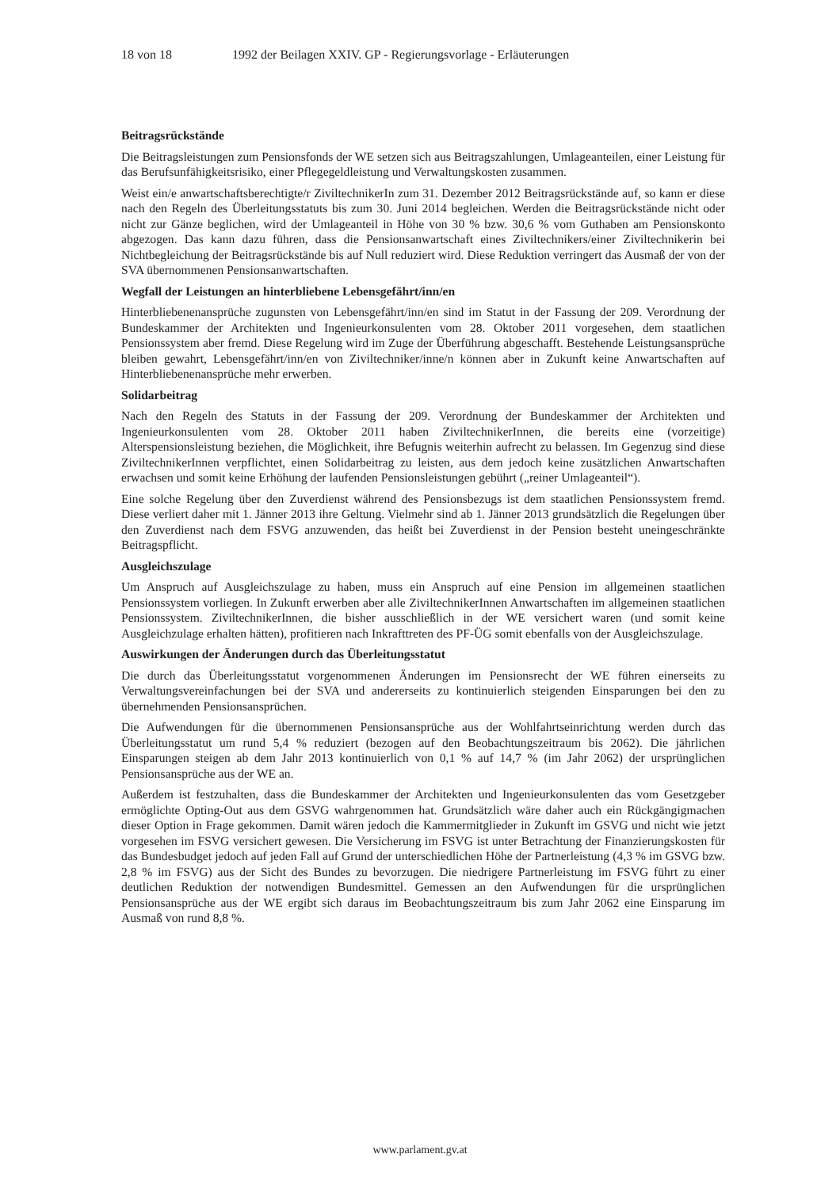18 von 18 1992 der Beilagen XXIV. GP - Regierungsvorlage - Erläuterungen
Beitragsrückstände
Die Beitragsleistungen zum Pensionsfonds der WE setzen sich aus Beitragszahlungen, Umlageanteilen, einer Leistung für das Berufsunfähigkeitsrisiko, einer Pflegegeldleistung und Verwaltungskosten zusammen.
Weist ein/e anwartschaftsberechtigte/r ZiviltechnikerIn zum 31. Dezember 2012 Beitragsrückstände auf, so kann er diese nach den Regeln des Überleitungsstatuts bis zum 30. Juni 2014 begleichen. Werden die Beitragsrückstände nicht oder nicht zur Gänze beglichen, wird der Umlageanteil in Höhe von 30 % bzw. 30,6 % vom Guthaben am Pensionskonto abgezogen. Das kann dazu führen, dass die Pensionsanwartschaft eines Ziviltechnikers/einer Ziviltechnikerin bei Nichtbegleichung der Beitragsrückstände bis auf Null reduziert wird. Diese Reduktion verringert das Ausmaß der von der SVA übernommenen Pensionsanwartschaften.
Wegfall der Leistungen an hinterbliebene Lebensgefährt/inn/en
Hinterbliebenenansprüche zugunsten von Lebensgefährt/inn/en sind im Statut in der Fassung der 209. Verordnung der Bundeskammer der Architekten und Ingenieurkonsulenten vom 28. Oktober 2011 vorgesehen, dem staatlichen Pensionssystem aber fremd. Diese Regelung wird im Zuge der Überführung abgeschafft. Bestehende Leistungsansprüche bleiben gewahrt, Lebensgefährt/inn/en von Ziviltechniker/inne/n können aber in Zukunft keine Anwartschaften auf Hinterbliebenenansprüche mehr erwerben.
Solidarbeitrag
Nach den Regeln des Statuts in der Fassung der 209. Verordnung der Bundeskammer der Architekten und Ingenieurkonsulenten vom 28. Oktober 2011 haben ZiviltechnikerInnen, die bereits eine (vorzeitige) Alterspensionsleistung beziehen, die Möglichkeit, ihre Befugnis weiterhin aufrecht zu belassen. Im Gegenzug sind diese ZiviltechnikerInnen verpflichtet, einen Solidarbeitrag zu leisten, aus dem jedoch keine zusätzlichen Anwartschaften erwachsen und somit keine Erhöhung der laufenden Pensionsleistungen gebührt („reiner Umlageanteil“).
Eine solche Regelung über den Zuverdienst während des Pensionsbezugs ist dem staatlichen Pensionssystem fremd. Diese verliert daher mit 1. Jänner 2013 ihre Geltung. Vielmehr sind ab 1. Jänner 2013 grundsätzlich die Regelungen über den Zuverdienst nach dem FSVG anzuwenden, das heißt bei Zuverdienst in der Pension besteht uneingeschränkte Beitragspflicht.
Ausgleichszulage
Um Anspruch auf Ausgleichszulage zu haben, muss ein Anspruch auf eine Pension im allgemeinen staatlichen Pensionssystem vorliegen. In Zukunft erwerben aber alle ZiviltechnikerInnen Anwartschaften im allgemeinen staatlichen Pensionssystem. ZiviltechnikerInnen, die bisher ausschließlich in der WE versichert waren (und somit keine Ausgleichzulage erhalten hätten), profitieren nach Inkrafttreten des PF-ÜG somit ebenfalls von der Ausgleichszulage.
Auswirkungen der Änderungen durch das Überleitungsstatut
Die durch das Überleitungsstatut vorgenommenen Änderungen im Pensionsrecht der WE führen einerseits zu Verwaltungsvereinfachungen bei der SVA und andererseits zu kontinuierlich steigenden Einsparungen bei den zu übernehmenden Pensionsansprüchen.
Die Aufwendungen für die übernommenen Pensionsansprüche aus der Wohlfahrtseinrichtung werden durch das Überleitungsstatut um rund 5,4 % reduziert (bezogen auf den Beobachtungszeitraum bis 2062). Die jährlichen Einsparungen steigen ab dem Jahr 2013 kontinuierlich von 0,1 % auf 14,7 % (im Jahr 2062) der ursprünglichen Pensionsansprüche aus der WE an.
Außerdem ist festzuhalten, dass die Bundeskammer der Architekten und Ingenieurkonsulenten das vom Gesetzgeber ermöglichte Opting-Out aus dem GSVG wahrgenommen hat. Grundsätzlich wäre daher auch ein Rückgängigmachen dieser Option in Frage gekommen. Damit wären jedoch die Kammermitglieder in Zukunft im GSVG und nicht wie jetzt vorgesehen im FSVG versichert gewesen. Die Versicherung im FSVG ist unter Betrachtung der Finanzierungskosten für das Bundesbudget jedoch auf jeden Fall auf Grund der unterschiedlichen Höhe der Partnerleistung (4,3 % im GSVG bzw. 2,8 % im FSVG) aus der Sicht des Bundes zu bevorzugen. Die niedrigere Partnerleistung im FSVG führt zu einer deutlichen Reduktion der notwendigen Bundesmittel. Gemessen an den Aufwendungen für die ursprünglichen Pensionsansprüche aus der WE ergibt sich daraus im Beobachtungszeitraum bis zum Jahr 2062 eine Einsparung im Ausmaß von rund 8,8 %.
www.parlament.gv.at